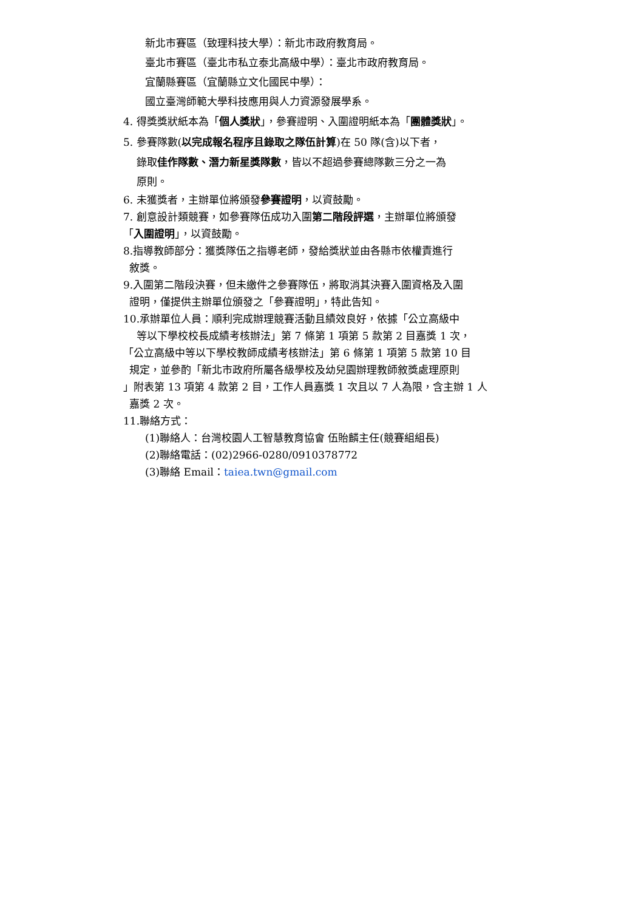新北市賽區（致理科技大學）：新北市政府教育局。
臺北市賽區（臺北市私立泰北高級中學）：臺北市政府教育局。
宜蘭縣賽區（宜蘭縣立文化國民中學）：
國立臺灣師範大學科技應用與人力資源發展學系。
4. 得獎獎狀紙本為「個人獎狀」，參賽證明、入圍證明紙本為「團體獎狀」。
5. 參賽隊數(以完成報名程序且錄取之隊伍計算)在 50 隊(含)以下者，
錄取佳作隊數、潛力新星獎隊數，皆以不超過參賽總隊數三分之一為
原則。
6. 未獲獎者，主辦單位將頒發參賽證明，以資鼓勵。
7. 創意設計類競賽，如參賽隊伍成功入圍第二階段評選，主辦單位將頒發
「入圍證明」，以資鼓勵。
8.指導教師部分：獲獎隊伍之指導老師，發給獎狀並由各縣市依權責進行
敘獎。
9.入圍第二階段決賽，但未繳件之參賽隊伍，將取消其決賽入圍資格及入圍
證明，僅提供主辦單位頒發之「參賽證明」，特此告知。
10.承辦單位人員：順利完成辦理競賽活動且績效良好，依據「公立高級中
等以下學校校長成績考核辦法」第 7 條第 1 項第 5 款第 2 目嘉獎 1 次，
「公立高級中等以下學校教師成績考核辦法」第 6 條第 1 項第 5 款第 10 目
規定，並參酌「新北市政府所屬各級學校及幼兒園辦理教師敘獎處理原則
」附表第 13 項第 4 款第 2 目，工作人員嘉獎 1 次且以 7 人為限，含主辦 1 人
嘉獎 2 次。
11.聯絡方式：
(1)聯絡人：台灣校園人工智慧教育協會 伍貽麟主任(競賽組組長)
(2)聯絡電話：(02)2966-0280/0910378772
(3)聯絡 Email：taiea.twn@gmail.com